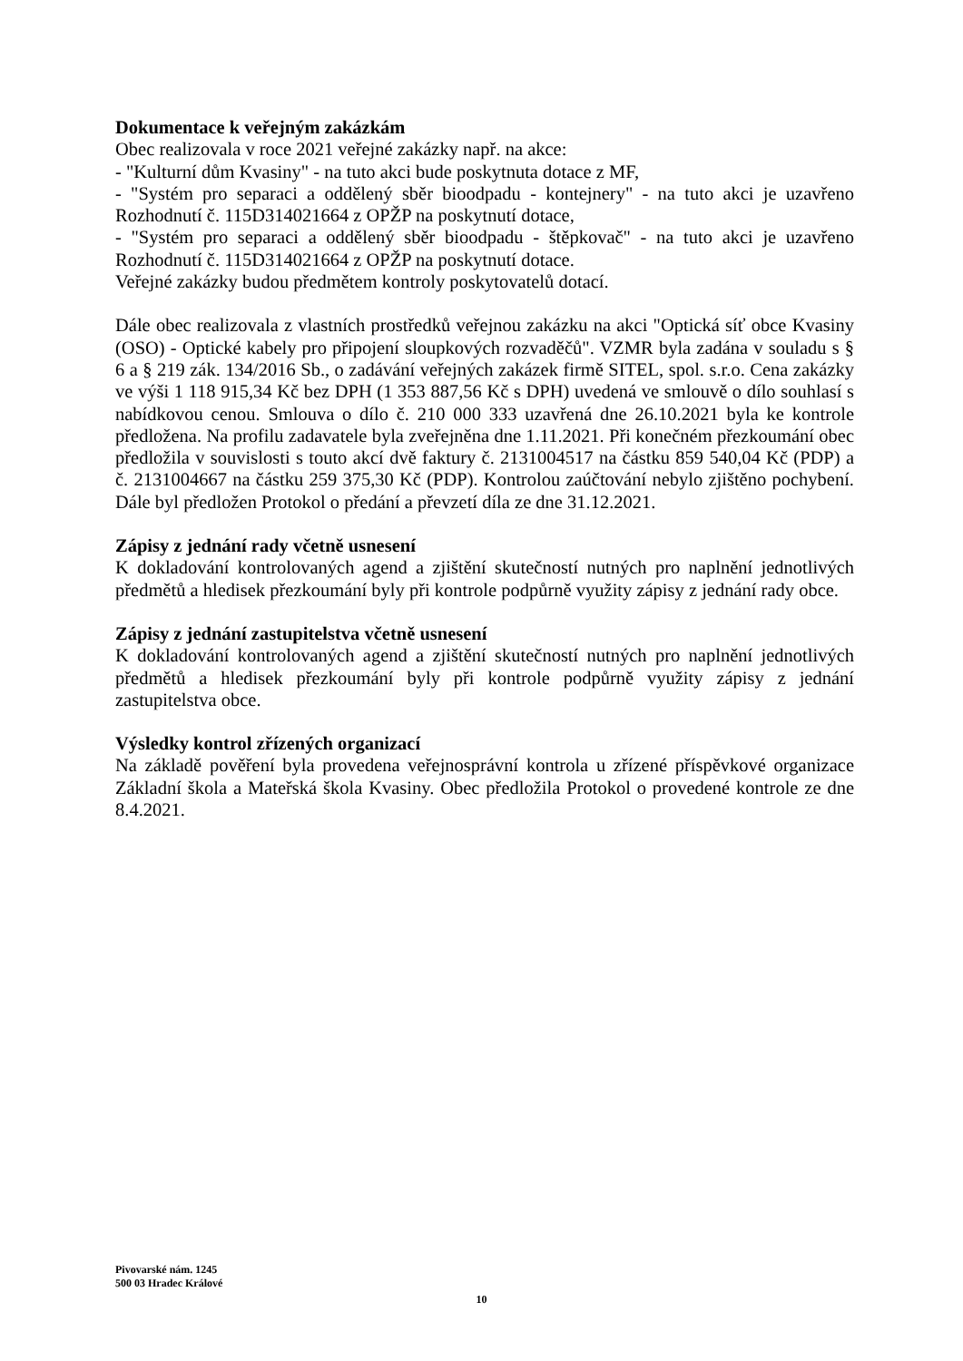Dokumentace k veřejným zakázkám
Obec realizovala v roce 2021 veřejné zakázky např. na akce:
- "Kulturní dům Kvasiny" - na tuto akci bude poskytnuta dotace z MF,
- "Systém pro separaci a oddělený sběr bioodpadu - kontejnery" - na tuto akci je uzavřeno Rozhodnutí č. 115D314021664 z OPŽP na poskytnutí dotace,
- "Systém pro separaci a oddělený sběr bioodpadu - štěpkovač" - na tuto akci je uzavřeno Rozhodnutí č. 115D314021664 z OPŽP na poskytnutí dotace.
Veřejné zakázky budou předmětem kontroly poskytovatelů dotací.
Dále obec realizovala z vlastních prostředků veřejnou zakázku na akci "Optická síť obce Kvasiny (OSO) - Optické kabely pro připojení sloupkových rozvaděčů". VZMR byla zadána v souladu s § 6 a § 219 zák. 134/2016 Sb., o zadávání veřejných zakázek firmě SITEL, spol. s.r.o. Cena zakázky ve výši 1 118 915,34 Kč bez DPH (1 353 887,56 Kč s DPH) uvedená ve smlouvě o dílo souhlasí s nabídkovou cenou. Smlouva o dílo č. 210 000 333 uzavřená dne 26.10.2021 byla ke kontrole předložena. Na profilu zadavatele byla zveřejněna dne 1.11.2021. Při konečném přezkoumání obec předložila v souvislosti s touto akcí dvě faktury č. 2131004517 na částku 859 540,04 Kč (PDP) a č. 2131004667 na částku 259 375,30 Kč (PDP). Kontrolou zaúčtování nebylo zjištěno pochybení. Dále byl předložen Protokol o předání a převzetí díla ze dne 31.12.2021.
Zápisy z jednání rady včetně usnesení
K dokladování kontrolovaných agend a zjištění skutečností nutných pro naplnění jednotlivých předmětů a hledisek přezkoumání byly při kontrole podpůrně využity zápisy z jednání rady obce.
Zápisy z jednání zastupitelstva včetně usnesení
K dokladování kontrolovaných agend a zjištění skutečností nutných pro naplnění jednotlivých předmětů a hledisek přezkoumání byly při kontrole podpůrně využity zápisy z jednání zastupitelstva obce.
Výsledky kontrol zřízených organizací
Na základě pověření byla provedena veřejnosprávní kontrola u zřízené příspěvkové organizace Základní škola a Mateřská škola Kvasiny. Obec předložila Protokol o provedené kontrole ze dne 8.4.2021.
Pivovarské nám. 1245
500 03 Hradec Králové
10